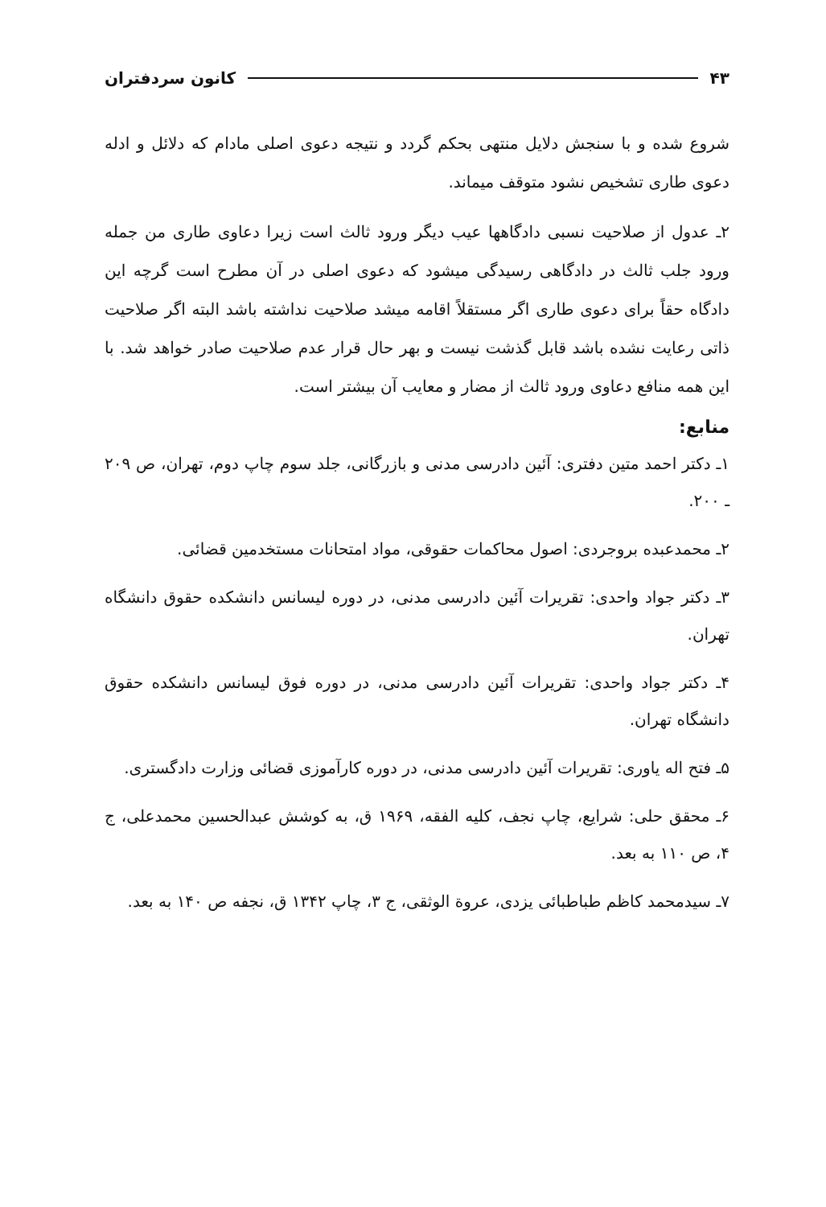۴۳ کانون سردفتران
شروع شده و با سنجش دلایل منتهی بحکم گردد و نتیجه دعوی اصلی مادام که دلائل و ادله دعوی طاری تشخیص نشود متوقف میماند.
۲ـ عدول از صلاحیت نسبی دادگاهها عیب دیگر ورود ثالث است زیرا دعاوی طاری من جمله ورود جلب ثالث در دادگاهی رسیدگی میشود که دعوی اصلی در آن مطرح است گرچه این دادگاه حقاً برای دعوی طاری اگر مستقلاً اقامه میشد صلاحیت نداشته باشد البته اگر صلاحیت ذاتی رعایت نشده باشد قابل گذشت نیست و بهر حال قرار عدم صلاحیت صادر خواهد شد. با این همه منافع دعاوی ورود ثالث از مضار و معایب آن بیشتر است.
منابع:
۱ـ دکتر احمد متین دفتری: آئین دادرسی مدنی و بازرگانی، جلد سوم چاپ دوم، تهران، ص ۲۰۹ ـ ۲۰۰.
۲ـ محمدعبده بروجردی: اصول محاکمات حقوقی، مواد امتحانات مستخدمین قضائی.
۳ـ دکتر جواد واحدی: تقریرات آئین دادرسی مدنی، در دوره لیسانس دانشکده حقوق دانشگاه تهران.
۴ـ دکتر جواد واحدی: تقریرات آئین دادرسی مدنی، در دوره فوق لیسانس دانشکده حقوق دانشگاه تهران.
۵ـ فتح اله یاوری: تقریرات آئین دادرسی مدنی، در دوره کارآموزی قضائی وزارت دادگستری.
۶ـ محقق حلی: شرایع، چاپ نجف، کلیه الفقه، ۱۹۶۹ ق، به کوشش عبدالحسین محمدعلی، ج ۴، ص ۱۱۰ به بعد.
۷ـ سیدمحمد کاظم طباطبائی یزدی، عروة الوثقی، ج ۳، چاپ ۱۳۴۲ ق، نجفه ص ۱۴۰ به بعد.